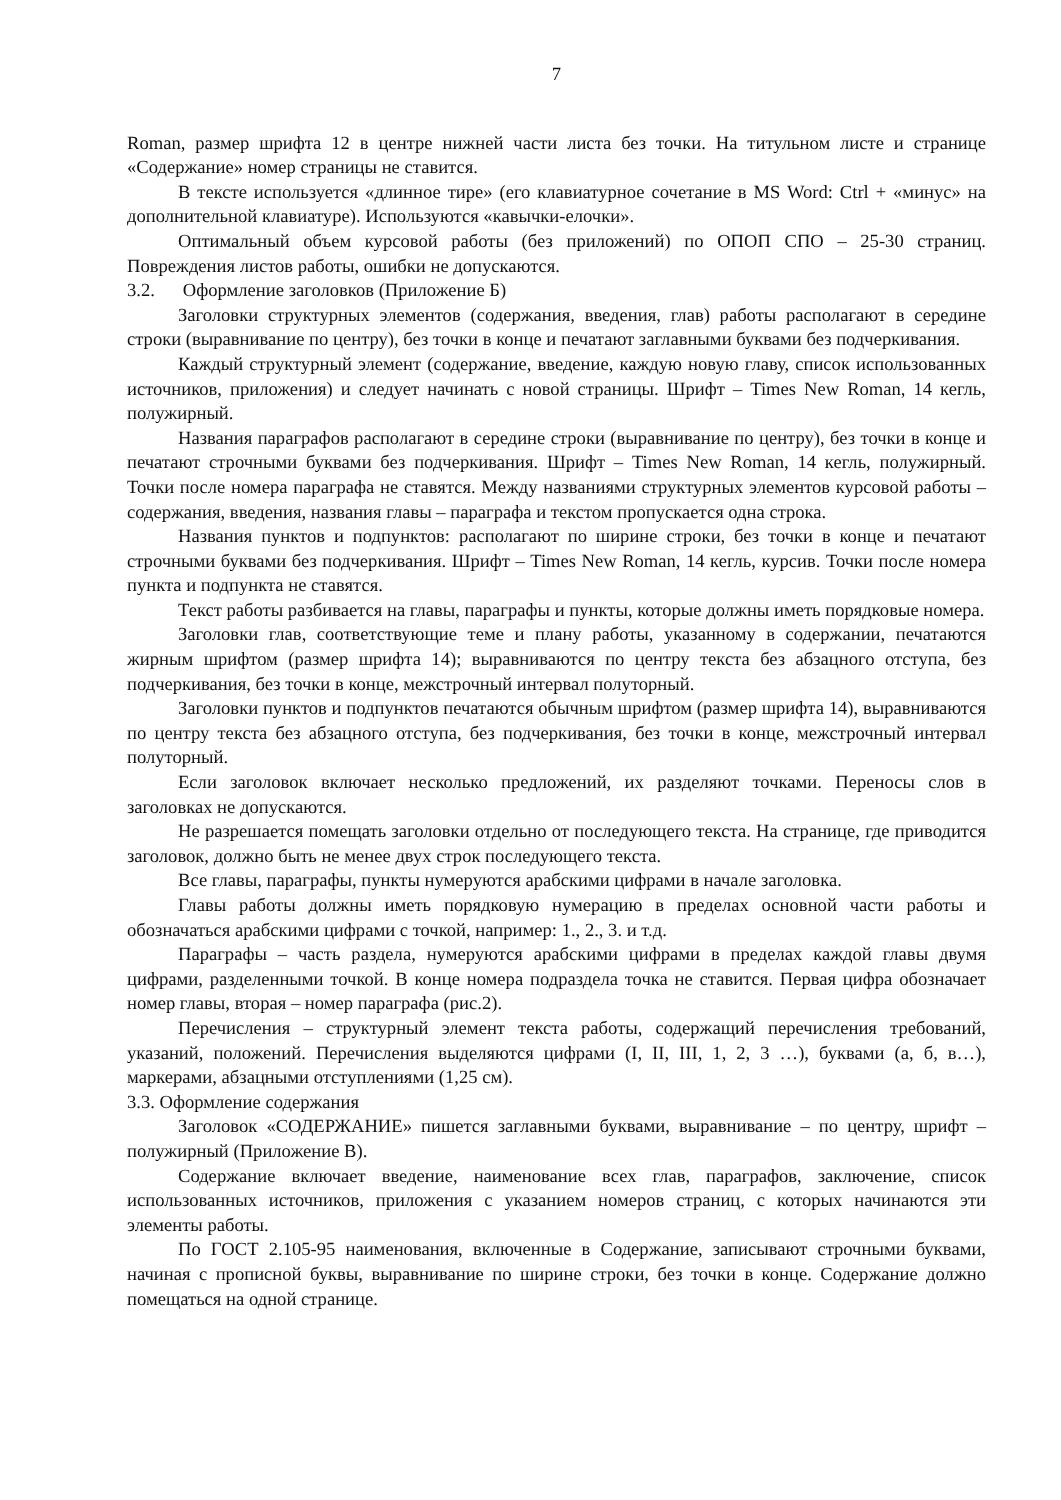7
Roman, размер шрифта 12 в центре нижней части листа без точки. На титульном листе и странице «Содержание» номер страницы не ставится.
В тексте используется «длинное тире» (его клавиатурное сочетание в MS Word: Ctrl + «минус» на дополнительной клавиатуре). Используются «кавычки-елочки».
Оптимальный объем курсовой работы (без приложений) по ОПОП СПО – 25-30 страниц. Повреждения листов работы, ошибки не допускаются.
3.2. Оформление заголовков (Приложение Б)
Заголовки структурных элементов (содержания, введения, глав) работы располагают в середине строки (выравнивание по центру), без точки в конце и печатают заглавными буквами без подчеркивания.
Каждый структурный элемент (содержание, введение, каждую новую главу, список использованных источников, приложения) и следует начинать с новой страницы. Шрифт – Times New Roman, 14 кегль, полужирный.
Названия параграфов располагают в середине строки (выравнивание по центру), без точки в конце и печатают строчными буквами без подчеркивания. Шрифт – Times New Roman, 14 кегль, полужирный. Точки после номера параграфа не ставятся. Между названиями структурных элементов курсовой работы – содержания, введения, названия главы – параграфа и текстом пропускается одна строка.
Названия пунктов и подпунктов: располагают по ширине строки, без точки в конце и печатают строчными буквами без подчеркивания. Шрифт – Times New Roman, 14 кегль, курсив. Точки после номера пункта и подпункта не ставятся.
Текст работы разбивается на главы, параграфы и пункты, которые должны иметь порядковые номера.
Заголовки глав, соответствующие теме и плану работы, указанному в содержании, печатаются жирным шрифтом (размер шрифта 14); выравниваются по центру текста без абзацного отступа, без подчеркивания, без точки в конце, межстрочный интервал полуторный.
Заголовки пунктов и подпунктов печатаются обычным шрифтом (размер шрифта 14), выравниваются по центру текста без абзацного отступа, без подчеркивания, без точки в конце, межстрочный интервал полуторный.
Если заголовок включает несколько предложений, их разделяют точками. Переносы слов в заголовках не допускаются.
Не разрешается помещать заголовки отдельно от последующего текста. На странице, где приводится заголовок, должно быть не менее двух строк последующего текста.
Все главы, параграфы, пункты нумеруются арабскими цифрами в начале заголовка.
Главы работы должны иметь порядковую нумерацию в пределах основной части работы и обозначаться арабскими цифрами с точкой, например: 1., 2., 3. и т.д.
Параграфы – часть раздела, нумеруются арабскими цифрами в пределах каждой главы двумя цифрами, разделенными точкой. В конце номера подраздела точка не ставится. Первая цифра обозначает номер главы, вторая – номер параграфа (рис.2).
Перечисления – структурный элемент текста работы, содержащий перечисления требований, указаний, положений. Перечисления выделяются цифрами (I, II, III, 1, 2, 3 …), буквами (а, б, в…), маркерами, абзацными отступлениями (1,25 см).
3.3. Оформление содержания
Заголовок «СОДЕРЖАНИЕ» пишется заглавными буквами, выравнивание – по центру, шрифт – полужирный (Приложение В).
Содержание включает введение, наименование всех глав, параграфов, заключение, список использованных источников, приложения с указанием номеров страниц, с которых начинаются эти элементы работы.
По ГОСТ 2.105-95 наименования, включенные в Содержание, записывают строчными буквами, начиная с прописной буквы, выравнивание по ширине строки, без точки в конце. Содержание должно помещаться на одной странице.